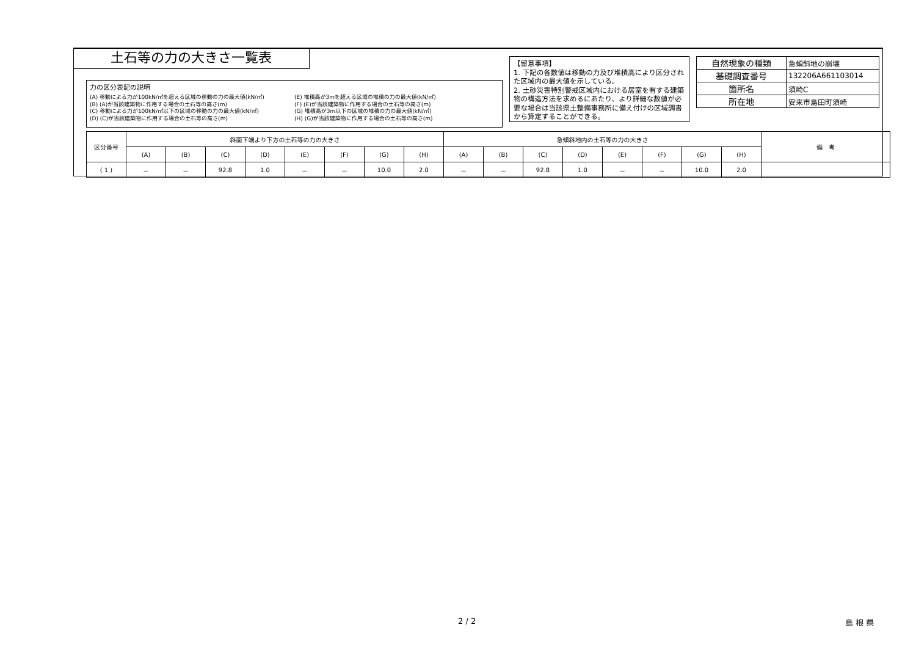土石等の力の大きさ一覧表
力の区分表記の説明
(A) 移動による力が100kN/㎡を超える区域の移動の力の最大値(kN/㎡)
(B) (A)が当該建築物に作用する場合の土石等の高さ(m)
(C) 移動による力が100kN/㎡以下の区域の移動の力の最大値(kN/㎡)
(D) (C)が当該建築物に作用する場合の土石等の高さ(m)
(E) 堆積高が3mを超える区域の堆積の力の最大値(kN/㎡)
(F) (E)が当該建築物に作用する場合の土石等の高さ(m)
(G) 堆積高が3m以下の区域の堆積の力の最大値(kN/㎡)
(H) (G)が当該建築物に作用する場合の土石等の高さ(m)
【留意事項】
1. 下記の各数値は移動の力及び堆積高により区分された区域内の最大値を示している。
2. 土砂災害特別警戒区域内における居室を有する建築物の構造方法を求めるにあたり、より詳細な数値が必要な場合は当該県土整備事務所に備え付けの区域調書から算定することができる。
| 自然現象の種類 | 急傾斜地の崩壊 |
| 基礎調査番号 | 132206A661103014 |
| 箇所名 | 須崎C |
| 所在地 | 安来市島田町須崎 |
| 区分番号 | 斜面下端より下方の土石等の力の大きさ | | | | | | | | 急傾斜地内の土石等の力の大きさ | | | | | | | | 備 考 |
| --- | --- | --- | --- | --- | --- | --- | --- | --- | --- | --- | --- | --- | --- | --- | --- | --- | --- |
| | (A) | (B) | (C) | (D) | (E) | (F) | (G) | (H) | (A) | (B) | (C) | (D) | (E) | (F) | (G) | (H) | |
| ( 1 ) | － | － | 92.8 | 1.0 | － | － | 10.0 | 2.0 | － | － | 92.8 | 1.0 | － | － | 10.0 | 2.0 | |
2 / 2 島 根 県